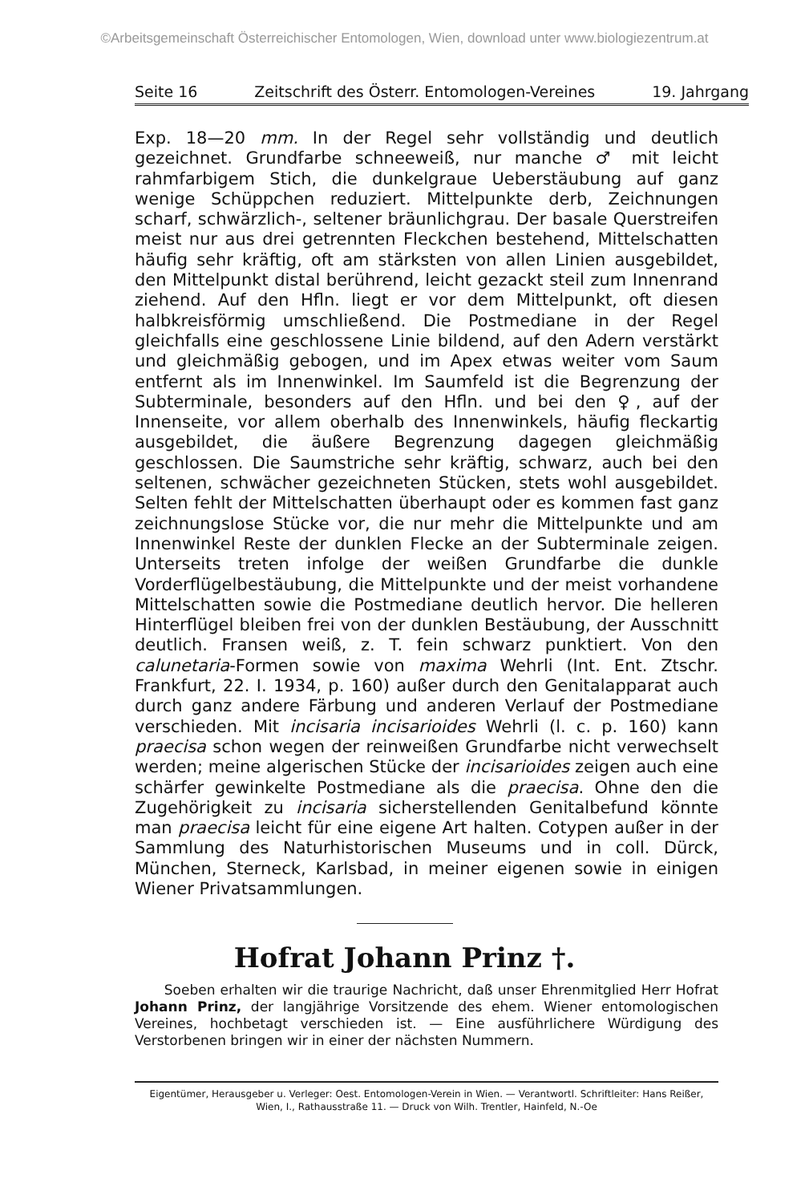©Arbeitsgemeinschaft Österreichischer Entomologen, Wien, download unter www.biologiezentrum.at
Seite 16 Zeitschrift des Österr. Entomologen-Vereines 19. Jahrgang
Exp. 18—20 mm. In der Regel sehr vollständig und deutlich gezeichnet. Grundfarbe schneeweiß, nur manche ♂ mit leicht rahmfarbigem Stich, die dunkelgraue Ueberstäubung auf ganz wenige Schüppchen reduziert. Mittelpunkte derb, Zeichnungen scharf, schwärzlich-, seltener bräunlichgrau. Der basale Querstreifen meist nur aus drei getrennten Fleckchen bestehend, Mittelschatten häufig sehr kräftig, oft am stärksten von allen Linien ausgebildet, den Mittelpunkt distal berührend, leicht gezackt steil zum Innenrand ziehend. Auf den Hfln. liegt er vor dem Mittelpunkt, oft diesen halbkreisförmig umschließend. Die Postmediane in der Regel gleichfalls eine geschlossene Linie bildend, auf den Adern verstärkt und gleichmäßig gebogen, und im Apex etwas weiter vom Saum entfernt als im Innenwinkel. Im Saumfeld ist die Begrenzung der Subterminale, besonders auf den Hfln. und bei den ♀, auf der Innenseite, vor allem oberhalb des Innenwinkels, häufig fleckartig ausgebildet, die äußere Begrenzung dagegen gleichmäßig geschlossen. Die Saumstriche sehr kräftig, schwarz, auch bei den seltenen, schwächer gezeichneten Stücken, stets wohl ausgebildet. Selten fehlt der Mittelschatten überhaupt oder es kommen fast ganz zeichnungslose Stücke vor, die nur mehr die Mittelpunkte und am Innenwinkel Reste der dunklen Flecke an der Subterminale zeigen. Unterseits treten infolge der weißen Grundfarbe die dunkle Vorderflügelbestäubung, die Mittelpunkte und der meist vorhandene Mittelschatten sowie die Postmediane deutlich hervor. Die helleren Hinterflügel bleiben frei von der dunklen Bestäubung, der Ausschnitt deutlich. Fransen weiß, z. T. fein schwarz punktiert. Von den calunetaria-Formen sowie von maxima Wehrli (Int. Ent. Ztschr. Frankfurt, 22. I. 1934, p. 160) außer durch den Genitalapparat auch durch ganz andere Färbung und anderen Verlauf der Postmediane verschieden. Mit incisaria incisarioides Wehrli (l. c. p. 160) kann praecisa schon wegen der reinweißen Grundfarbe nicht verwechselt werden; meine algerischen Stücke der incisarioides zeigen auch eine schärfer gewinkelte Postmediane als die praecisa. Ohne den die Zugehörigkeit zu incisaria sicherstellenden Genitalbefund könnte man praecisa leicht für eine eigene Art halten. Cotypen außer in der Sammlung des Naturhistorischen Museums und in coll. Dürck, München, Sterneck, Karlsbad, in meiner eigenen sowie in einigen Wiener Privatsammlungen.
Hofrat Johann Prinz †.
Soeben erhalten wir die traurige Nachricht, daß unser Ehrenmitglied Herr Hofrat Johann Prinz, der langjährige Vorsitzende des ehem. Wiener entomologischen Vereines, hochbetagt verschieden ist. — Eine ausführlichere Würdigung des Verstorbenen bringen wir in einer der nächsten Nummern.
Eigentümer, Herausgeber u. Verleger: Oest. Entomologen-Verein in Wien. — Verantwortl. Schriftleiter: Hans Reißer, Wien, I., Rathausstraße 11. — Druck von Wilh. Trentler, Hainfeld, N.-Oe